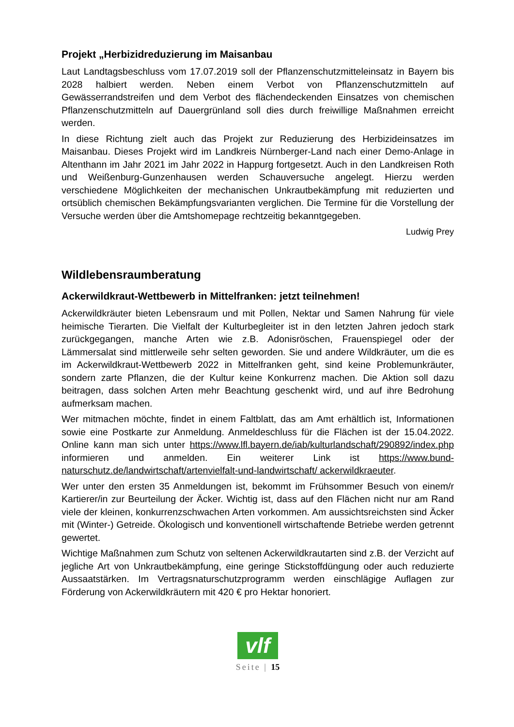Projekt „Herbizidreduzierung im Maisanbau
Laut Landtagsbeschluss vom 17.07.2019 soll der Pflanzenschutzmitteleinsatz in Bayern bis 2028 halbiert werden. Neben einem Verbot von Pflanzenschutzmitteln auf Gewässerrandstreifen und dem Verbot des flächendeckenden Einsatzes von chemischen Pflanzenschutzmitteln auf Dauergrünland soll dies durch freiwillige Maßnahmen erreicht werden.
In diese Richtung zielt auch das Projekt zur Reduzierung des Herbizideinsatzes im Maisanbau. Dieses Projekt wird im Landkreis Nürnberger-Land nach einer Demo-Anlage in Altenthann im Jahr 2021 im Jahr 2022 in Happurg fortgesetzt. Auch in den Landkreisen Roth und Weißenburg-Gunzenhausen werden Schauversuche angelegt. Hierzu werden verschiedene Möglichkeiten der mechanischen Unkrautbekämpfung mit reduzierten und ortsüblich chemischen Bekämpfungsvarianten verglichen. Die Termine für die Vorstellung der Versuche werden über die Amtshomepage rechtzeitig bekanntgegeben.
Ludwig Prey
Wildlebensraumberatung
Ackerwildkraut-Wettbewerb in Mittelfranken: jetzt teilnehmen!
Ackerwildkräuter bieten Lebensraum und mit Pollen, Nektar und Samen Nahrung für viele heimische Tierarten. Die Vielfalt der Kulturbegleiter ist in den letzten Jahren jedoch stark zurückgegangen, manche Arten wie z.B. Adonisröschen, Frauenspiegel oder der Lämmersalat sind mittlerweile sehr selten geworden. Sie und andere Wildkräuter, um die es im Ackerwildkraut-Wettbewerb 2022 in Mittelfranken geht, sind keine Problemunkräuter, sondern zarte Pflanzen, die der Kultur keine Konkurrenz machen. Die Aktion soll dazu beitragen, dass solchen Arten mehr Beachtung geschenkt wird, und auf ihre Bedrohung aufmerksam machen.
Wer mitmachen möchte, findet in einem Faltblatt, das am Amt erhältlich ist, Informationen sowie eine Postkarte zur Anmeldung. Anmeldeschluss für die Flächen ist der 15.04.2022. Online kann man sich unter https://www.lfl.bayern.de/iab/kulturlandschaft/290892/index.php informieren und anmelden. Ein weiterer Link ist https://www.bund-naturschutz.de/landwirtschaft/artenvielfalt-und-landwirtschaft/ ackerwildkraeuter.
Wer unter den ersten 35 Anmeldungen ist, bekommt im Frühsommer Besuch von einem/r Kartierer/in zur Beurteilung der Äcker. Wichtig ist, dass auf den Flächen nicht nur am Rand viele der kleinen, konkurrenzschwachen Arten vorkommen. Am aussichtsreichsten sind Äcker mit (Winter-) Getreide. Ökologisch und konventionell wirtschaftende Betriebe werden getrennt gewertet.
Wichtige Maßnahmen zum Schutz von seltenen Ackerwildkrautarten sind z.B. der Verzicht auf jegliche Art von Unkrautbekämpfung, eine geringe Stickstoffdüngung oder auch reduzierte Aussaatstärken. Im Vertragsnaturschutzprogramm werden einschlägige Auflagen zur Förderung von Ackerwildkräutern mit 420 € pro Hektar honoriert.
vlf
Seite | 15